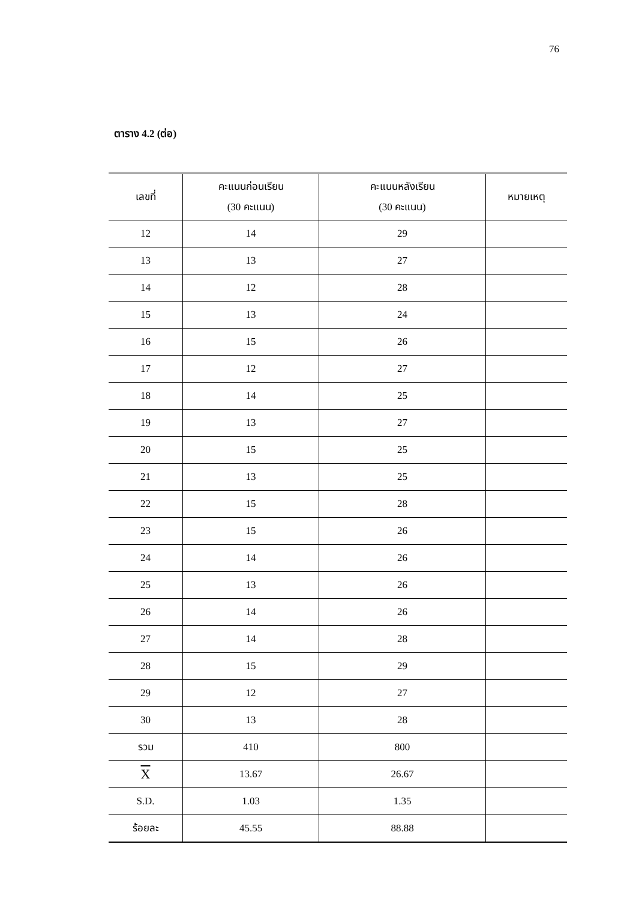76
ตาราง 4.2 (ต่อ)
| เลขที่ | คะแนนก่อนเรียน (30 คะแนน) | คะแนนหลังเรียน (30 คะแนน) | หมายเหตุ |
| --- | --- | --- | --- |
| 12 | 14 | 29 | |
| 13 | 13 | 27 | |
| 14 | 12 | 28 | |
| 15 | 13 | 24 | |
| 16 | 15 | 26 | |
| 17 | 12 | 27 | |
| 18 | 14 | 25 | |
| 19 | 13 | 27 | |
| 20 | 15 | 25 | |
| 21 | 13 | 25 | |
| 22 | 15 | 28 | |
| 23 | 15 | 26 | |
| 24 | 14 | 26 | |
| 25 | 13 | 26 | |
| 26 | 14 | 26 | |
| 27 | 14 | 28 | |
| 28 | 15 | 29 | |
| 29 | 12 | 27 | |
| 30 | 13 | 28 | |
| รวม | 410 | 800 | |
| X | 13.67 | 26.67 | |
| S.D. | 1.03 | 1.35 | |
| ร้อยละ | 45.55 | 88.88 | |